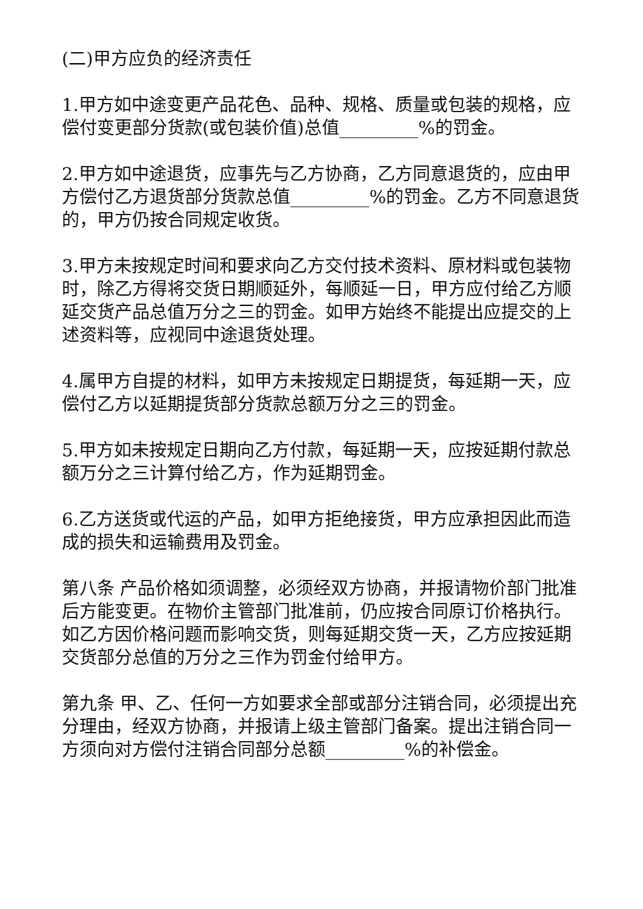(二)甲方应负的经济责任
1.甲方如中途变更产品花色、品种、规格、质量或包装的规格，应偿付变更部分货款(或包装价值)总值_________%的罚金。
2.甲方如中途退货，应事先与乙方协商，乙方同意退货的，应由甲方偿付乙方退货部分货款总值_________%的罚金。乙方不同意退货的，甲方仍按合同规定收货。
3.甲方未按规定时间和要求向乙方交付技术资料、原材料或包装物时，除乙方得将交货日期顺延外，每顺延一日，甲方应付给乙方顺延交货产品总值万分之三的罚金。如甲方始终不能提出应提交的上述资料等，应视同中途退货处理。
4.属甲方自提的材料，如甲方未按规定日期提货，每延期一天，应偿付乙方以延期提货部分货款总额万分之三的罚金。
5.甲方如未按规定日期向乙方付款，每延期一天，应按延期付款总额万分之三计算付给乙方，作为延期罚金。
6.乙方送货或代运的产品，如甲方拒绝接货，甲方应承担因此而造成的损失和运输费用及罚金。
第八条 产品价格如须调整，必须经双方协商，并报请物价部门批准后方能变更。在物价主管部门批准前，仍应按合同原订价格执行。如乙方因价格问题而影响交货，则每延期交货一天，乙方应按延期交货部分总值的万分之三作为罚金付给甲方。
第九条 甲、乙、任何一方如要求全部或部分注销合同，必须提出充分理由，经双方协商，并报请上级主管部门备案。提出注销合同一方须向对方偿付注销合同部分总额_________%的补偿金。